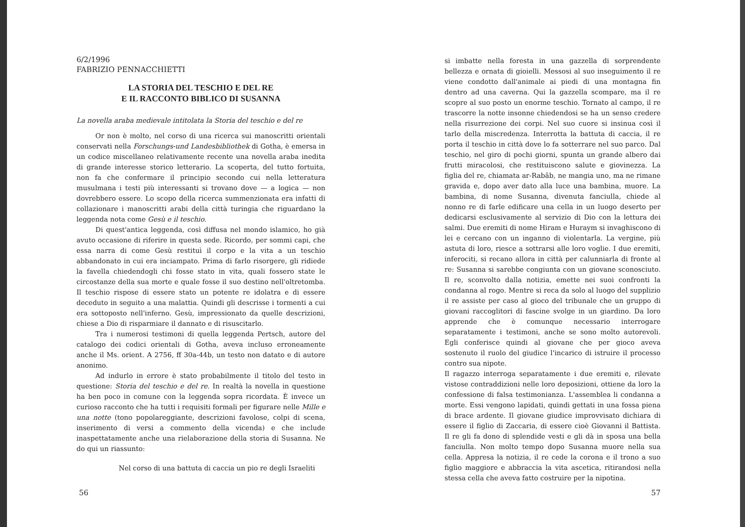6/2/1996
FABRIZIO PENNACCHIETTI
LA STORIA DEL TESCHIO E DEL RE
E IL RACCONTO BIBLICO DI SUSANNA
La novella araba medievale intitolata la Storia del teschio e del re
Or non è molto, nel corso di una ricerca sui manoscritti orientali conservati nella Forschungs-und Landesbibliothek di Gotha, è emersa in un codice miscellaneo relativamente recente una novella araba inedita di grande interesse storico letterario. La scoperta, del tutto fortuita, non fa che confermare il principio secondo cui nella letteratura musulmana i testi più interessanti si trovano dove — a logica — non dovrebbero essere. Lo scopo della ricerca summenzionata era infatti di collazionare i manoscritti arabi della città turingia che riguardano la leggenda nota come Gesù e il teschio.
Di quest'antica leggenda, così diffusa nel mondo islamico, ho già avuto occasione di riferire in questa sede. Ricordo, per sommi capi, che essa narra di come Gesù restituì il corpo e la vita a un teschio abbandonato in cui era inciampato. Prima di farlo risorgere, gli ridiede la favella chiedendogli chi fosse stato in vita, quali fossero state le circostanze della sua morte e quale fosse il suo destino nell'oltretomba. Il teschio rispose di essere stato un potente re idolatra e di essere deceduto in seguito a una malattia. Quindi gli descrisse i tormenti a cui era sottoposto nell'inferno. Gesù, impressionato da quelle descrizioni, chiese a Dio di risparmiare il dannato e di risuscitarlo.
Tra i numerosi testimoni di quella leggenda Pertsch, autore del catalogo dei codici orientali di Gotha, aveva incluso erroneamente anche il Ms. orient. A 2756, ff 30a-44b, un testo non datato e di autore anonimo.
Ad indurlo in errore è stato probabilmente il titolo del testo in questione: Storia del teschio e del re. In realtà la novella in questione ha ben poco in comune con la leggenda sopra ricordata. È invece un curioso racconto che ha tutti i requisiti formali per figurare nelle Mille e una notte (tono popolareggiante, descrizioni favolose, colpi di scena, inserimento di versi a commento della vicenda) e che include inaspettatamente anche una rielaborazione della storia di Susanna. Ne do qui un riassunto:
Nel corso di una battuta di caccia un pio re degli Israeliti
56
si imbatte nella foresta in una gazzella di sorprendente bellezza e ornata di gioielli. Messosi al suo inseguimento il re viene condotto dall'animale ai piedi di una montagna fin dentro ad una caverna. Qui la gazzella scompare, ma il re scopre al suo posto un enorme teschio. Tornato al campo, il re trascorre la notte insonne chiedendosi se ha un senso credere nella risurrezione dei corpi. Nel suo cuore si insinua così il tarlo della miscredenza. Interrotta la battuta di caccia, il re porta il teschio in città dove lo fa sotterrare nel suo parco. Dal teschio, nel giro di pochi giorni, spunta un grande albero dai frutti miracolosi, che restituiscono salute e giovinezza. La figlia del re, chiamata ar-Rabâb, ne mangia uno, ma ne rimane gravida e, dopo aver dato alla luce una bambina, muore. La bambina, di nome Susanna, divenuta fanciulla, chiede al nonno re di farle edificare una cella in un luogo deserto per dedicarsi esclusivamente al servizio di Dio con la lettura dei salmi. Due eremiti di nome Hiram e Huraym si invaghiscono di lei e cercano con un inganno di violentarla. La vergine, più astuta di loro, riesce a sottrarsi alle loro voglie. I due eremiti, inferociti, si recano allora in città per calunniarla di fronte al re: Susanna si sarebbe congiunta con un giovane sconosciuto. Il re, sconvolto dalla notizia, emette nei suoi confronti la condanna al rogo. Mentre si reca da solo al luogo del supplizio il re assiste per caso al gioco del tribunale che un gruppo di giovani raccoglitori di fascine svolge in un giardino. Da loro apprende che è comunque necessario interrogare separatamente i testimoni, anche se sono molto autorevoli. Egli conferisce quindi al giovane che per gioco aveva sostenuto il ruolo del giudice l'incarico di istruire il processo contro sua nipote.
Il ragazzo interroga separatamente i due eremiti e, rilevate vistose contraddizioni nelle loro deposizioni, ottiene da loro la confessione di falsa testimonianza. L'assemblea li condanna a morte. Essi vengono lapidati, quindi gettati in una fossa piena di brace ardente. Il giovane giudice improvvisato dichiara di essere il figlio di Zaccaria, di essere cioè Giovanni il Battista. Il re gli fa dono di splendide vesti e gli dà in sposa una bella fanciulla. Non molto tempo dopo Susanna muore nella sua cella. Appresa la notizia, il re cede la corona e il trono a suo figlio maggiore e abbraccia la vita ascetica, ritirandosi nella stessa cella che aveva fatto costruire per la nipotina.
57